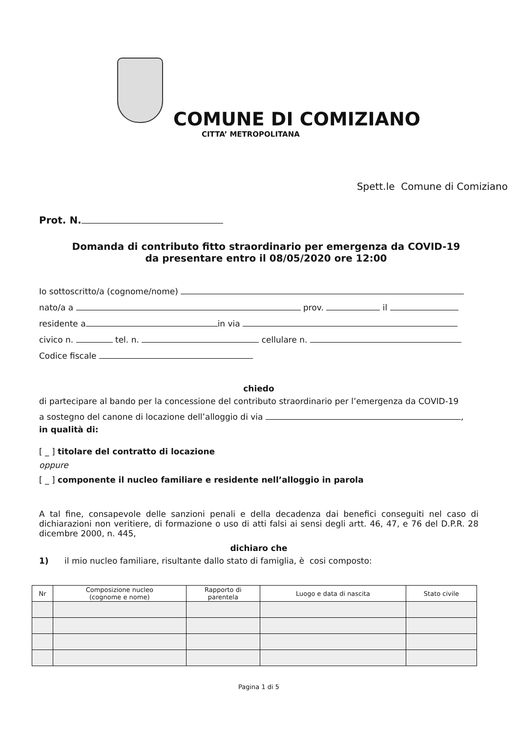COMUNE DI COMIZIANO
CITTA’ METROPOLITANA
Spett.le Comune di Comiziano
Prot. N.
Domanda di contributo fitto straordinario per emergenza da COVID-19
da presentare entro il 08/05/2020 ore 12:00
Io sottoscritto/a (cognome/nome)
nato/a a prov. il
residente a in via
civico n. tel. n. cellulare n.
Codice fiscale
chiedo
di partecipare al bando per la concessione del contributo straordinario per l’emergenza da COVID-19
a sostegno del canone di locazione dell’alloggio di via ,
in qualità di:
[ _ ] titolare del contratto di locazione
oppure
[ _ ] componente il nucleo familiare e residente nell’alloggio in parola
A tal fine, consapevole delle sanzioni penali e della decadenza dai benefici conseguiti nel caso di dichiarazioni non veritiere, di formazione o uso di atti falsi ai sensi degli artt. 46, 47, e 76 del D.P.R. 28 dicembre 2000, n. 445,
dichiaro che
1) il mio nucleo familiare, risultante dallo stato di famiglia, è cosi composto:
| Nr | Composizione nucleo (cognome e nome) | Rapporto di parentela | Luogo e data di nascita | Stato civile |
| --- | --- | --- | --- | --- |
Pagina 1 di 5